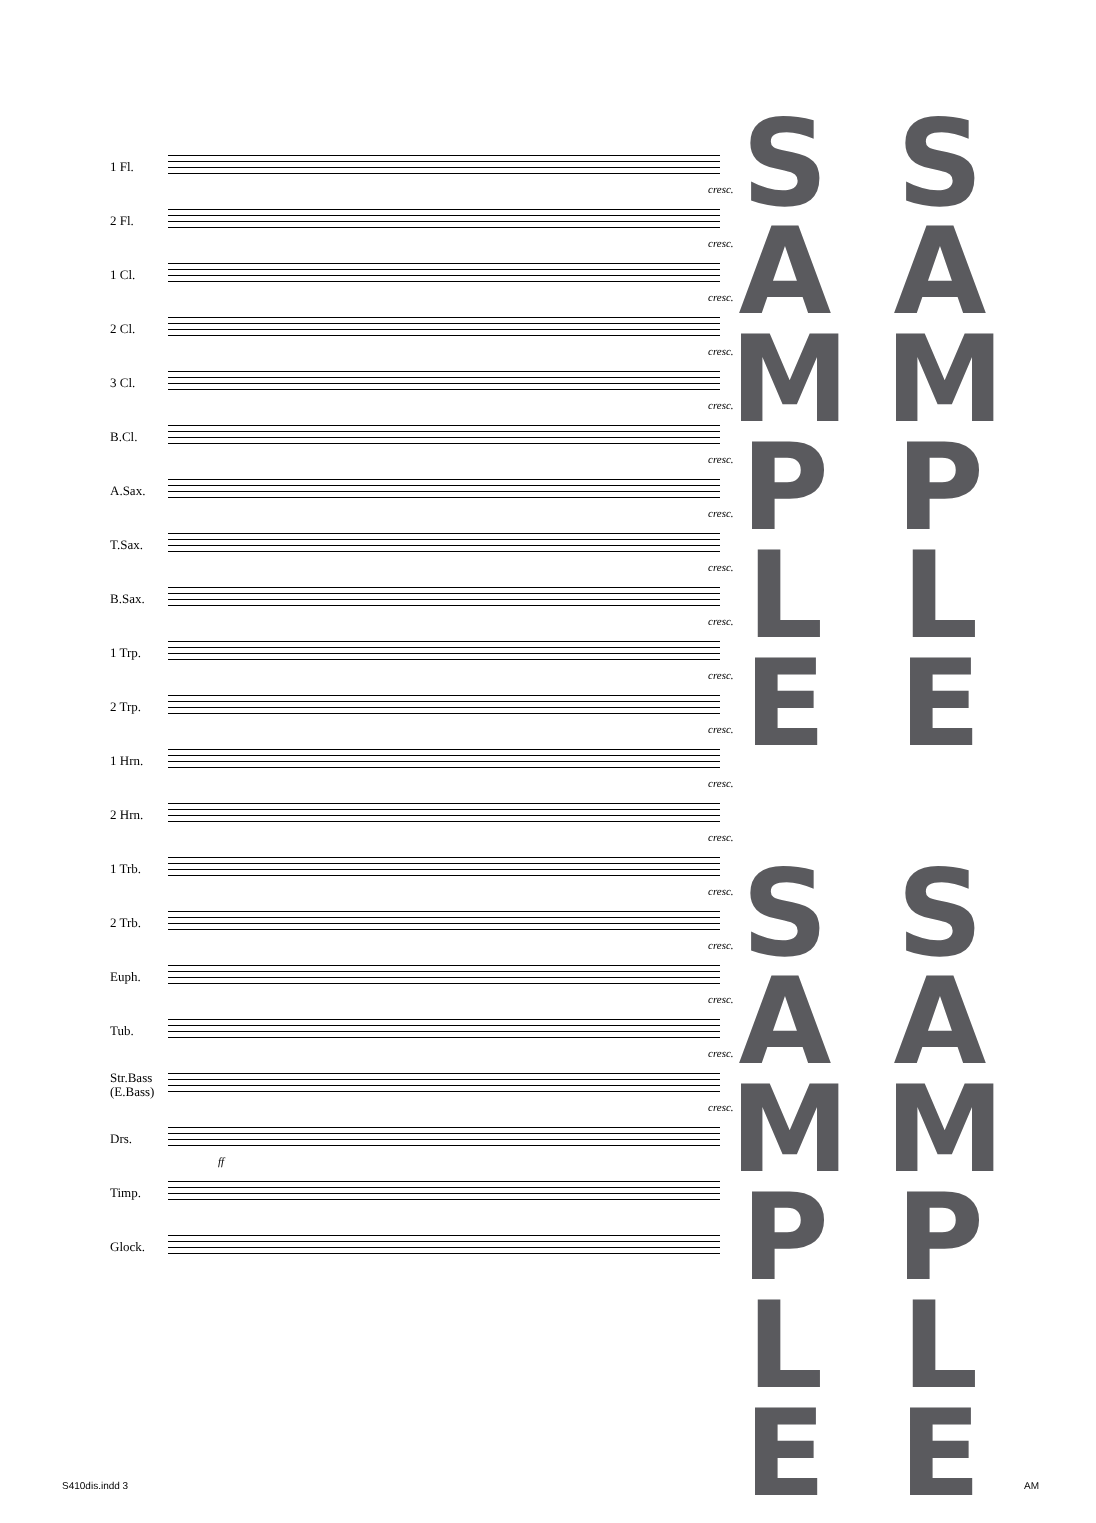1 Fl.
cresc.
2 Fl.
cresc.
1 Cl.
cresc.
2 Cl.
cresc.
3 Cl.
cresc.
B.Cl.
cresc.
A.Sax.
cresc.
T.Sax.
cresc.
B.Sax.
cresc.
1 Trp.
cresc.
2 Trp.
cresc.
1 Hrn.
cresc.
2 Hrn.
cresc.
1 Trb.
cresc.
2 Trb.
cresc.
Euph.
cresc.
Tub.
cresc.
Str.Bass (E.Bass)
cresc.
Drs.
ff
Timp.
Glock.
S A M P L E
S A M P L E
S A M P L E
S A M P L E
S410dis.indd 3 AM